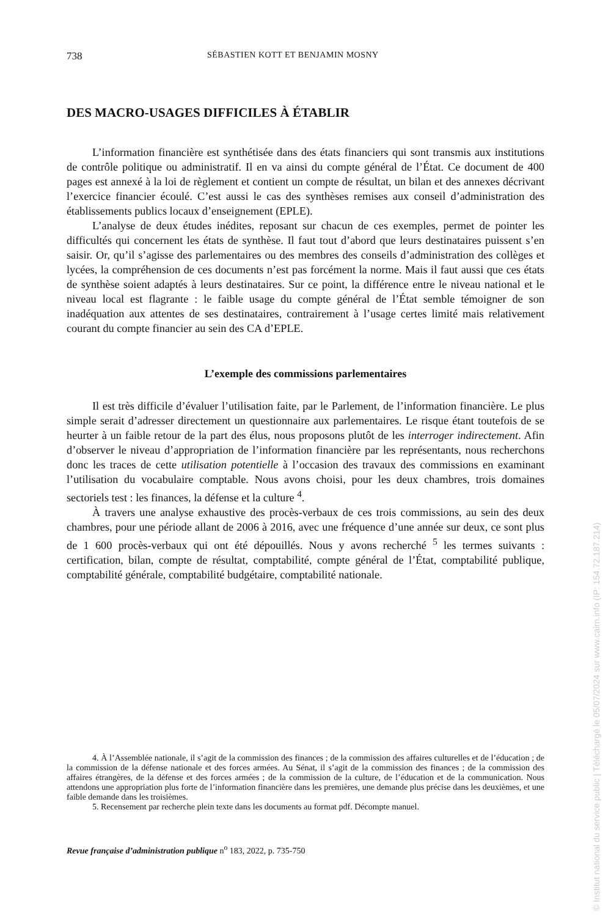738 SÉBASTIEN KOTT ET BENJAMIN MOSNY
DES MACRO-USAGES DIFFICILES À ÉTABLIR
L’information financière est synthétisée dans des états financiers qui sont transmis aux institutions de contrôle politique ou administratif. Il en va ainsi du compte général de l’État. Ce document de 400 pages est annexé à la loi de règlement et contient un compte de résultat, un bilan et des annexes décrivant l’exercice financier écoulé. C’est aussi le cas des synthèses remises aux conseil d’administration des établissements publics locaux d’enseignement (EPLE).
L’analyse de deux études inédites, reposant sur chacun de ces exemples, permet de pointer les difficultés qui concernent les états de synthèse. Il faut tout d’abord que leurs destinataires puissent s’en saisir. Or, qu’il s’agisse des parlementaires ou des membres des conseils d’administration des collèges et lycées, la compréhension de ces documents n’est pas forcément la norme. Mais il faut aussi que ces états de synthèse soient adaptés à leurs destinataires. Sur ce point, la différence entre le niveau national et le niveau local est flagrante : le faible usage du compte général de l’État semble témoigner de son inadéquation aux attentes de ses destinataires, contrairement à l’usage certes limité mais relativement courant du compte financier au sein des CA d’EPLE.
L’exemple des commissions parlementaires
Il est très difficile d’évaluer l’utilisation faite, par le Parlement, de l’information financière. Le plus simple serait d’adresser directement un questionnaire aux parlementaires. Le risque étant toutefois de se heurter à un faible retour de la part des élus, nous proposons plutôt de les interroger indirectement. Afin d’observer le niveau d’appropriation de l’information financière par les représentants, nous recherchons donc les traces de cette utilisation potentielle à l’occasion des travaux des commissions en examinant l’utilisation du vocabulaire comptable. Nous avons choisi, pour les deux chambres, trois domaines sectoriels test : les finances, la défense et la culture <sup>4</sup>.
À travers une analyse exhaustive des procès-verbaux de ces trois commissions, au sein des deux chambres, pour une période allant de 2006 à 2016, avec une fréquence d’une année sur deux, ce sont plus de 1 600 procès-verbaux qui ont été dépouillés. Nous y avons recherché <sup>5</sup> les termes suivants : certification, bilan, compte de résultat, comptabilité, compte général de l’État, comptabilité publique, comptabilité générale, comptabilité budgétaire, comptabilité nationale.
4. À l’Assemblée nationale, il s’agit de la commission des finances ; de la commission des affaires culturelles et de l’éducation ; de la commission de la défense nationale et des forces armées. Au Sénat, il s’agit de la commission des finances ; de la commission des affaires étrangères, de la défense et des forces armées ; de la commission de la culture, de l’éducation et de la communication. Nous attendons une appropriation plus forte de l’information financière dans les premières, une demande plus précise dans les deuxièmes, et une faible demande dans les troisièmes.
5. Recensement par recherche plein texte dans les documents au format pdf. Décompte manuel.
Revue française d’administration publique n<sup>o</sup> 183, 2022, p. 735-750
© Institut national du service public | Téléchargé le 05/07/2024 sur www.cairn.info (IP: 154.72.187.214)